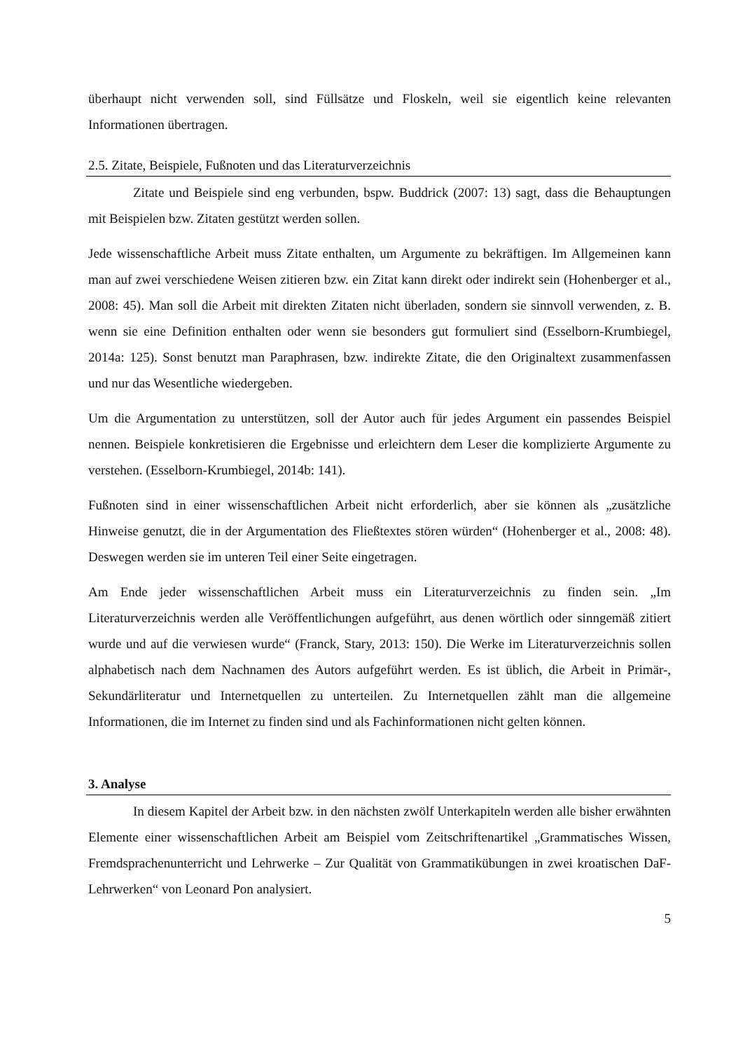überhaupt nicht verwenden soll, sind Füllsätze und Floskeln, weil sie eigentlich keine relevanten Informationen übertragen.
2.5. Zitate, Beispiele, Fußnoten und das Literaturverzeichnis
Zitate und Beispiele sind eng verbunden, bspw. Buddrick (2007: 13) sagt, dass die Behauptungen mit Beispielen bzw. Zitaten gestützt werden sollen.
Jede wissenschaftliche Arbeit muss Zitate enthalten, um Argumente zu bekräftigen. Im Allgemeinen kann man auf zwei verschiedene Weisen zitieren bzw. ein Zitat kann direkt oder indirekt sein (Hohenberger et al., 2008: 45). Man soll die Arbeit mit direkten Zitaten nicht überladen, sondern sie sinnvoll verwenden, z. B. wenn sie eine Definition enthalten oder wenn sie besonders gut formuliert sind (Esselborn-Krumbiegel, 2014a: 125). Sonst benutzt man Paraphrasen, bzw. indirekte Zitate, die den Originaltext zusammenfassen und nur das Wesentliche wiedergeben.
Um die Argumentation zu unterstützen, soll der Autor auch für jedes Argument ein passendes Beispiel nennen. Beispiele konkretisieren die Ergebnisse und erleichtern dem Leser die komplizierte Argumente zu verstehen. (Esselborn-Krumbiegel, 2014b: 141).
Fußnoten sind in einer wissenschaftlichen Arbeit nicht erforderlich, aber sie können als „zusätzliche Hinweise genutzt, die in der Argumentation des Fließtextes stören würden“ (Hohenberger et al., 2008: 48). Deswegen werden sie im unteren Teil einer Seite eingetragen.
Am Ende jeder wissenschaftlichen Arbeit muss ein Literaturverzeichnis zu finden sein. „Im Literaturverzeichnis werden alle Veröffentlichungen aufgeführt, aus denen wörtlich oder sinngemäß zitiert wurde und auf die verwiesen wurde“ (Franck, Stary, 2013: 150). Die Werke im Literaturverzeichnis sollen alphabetisch nach dem Nachnamen des Autors aufgeführt werden. Es ist üblich, die Arbeit in Primär-, Sekundärliteratur und Internetquellen zu unterteilen. Zu Internetquellen zählt man die allgemeine Informationen, die im Internet zu finden sind und als Fachinformationen nicht gelten können.
3. Analyse
In diesem Kapitel der Arbeit bzw. in den nächsten zwölf Unterkapiteln werden alle bisher erwähnten Elemente einer wissenschaftlichen Arbeit am Beispiel vom Zeitschriftenartikel „Grammatisches Wissen, Fremdsprachenunterricht und Lehrwerke – Zur Qualität von Grammatikübungen in zwei kroatischen DaF-Lehrwerken“ von Leonard Pon analysiert.
5